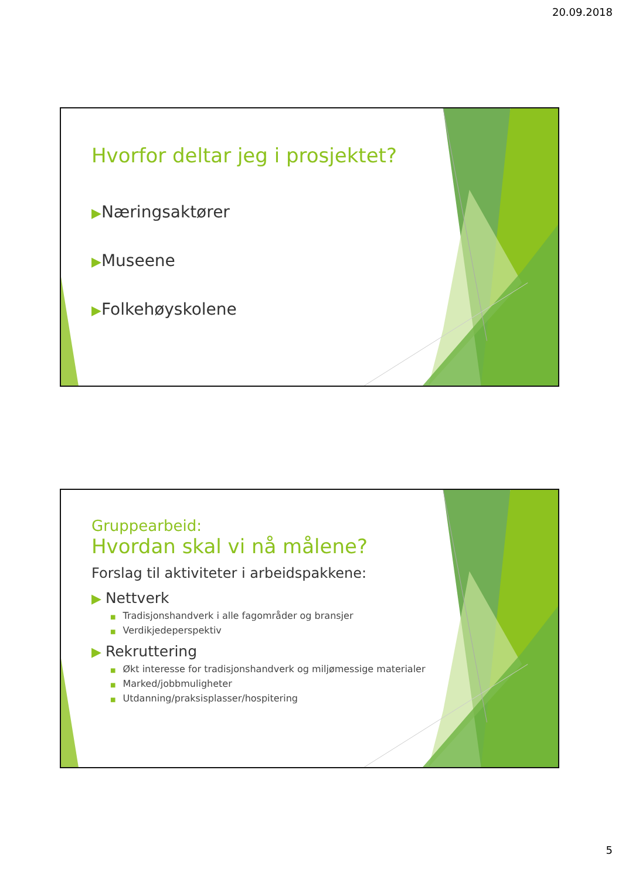20.09.2018
Hvorfor deltar jeg i prosjektet?
▶Næringsaktører
▶Museene
▶Folkehøyskolene
Gruppearbeid:
Hvordan skal vi nå målene?
Forslag til aktiviteter i arbeidspakkene:
▶ Nettverk
■ Tradisjonshandverk i alle fagområder og bransjer
■ Verdikjedeperspektiv
▶ Rekruttering
■ Økt interesse for tradisjonshandverk og miljømessige materialer
■ Marked/jobbmuligheter
■ Utdanning/praksisplasser/hospitering
5